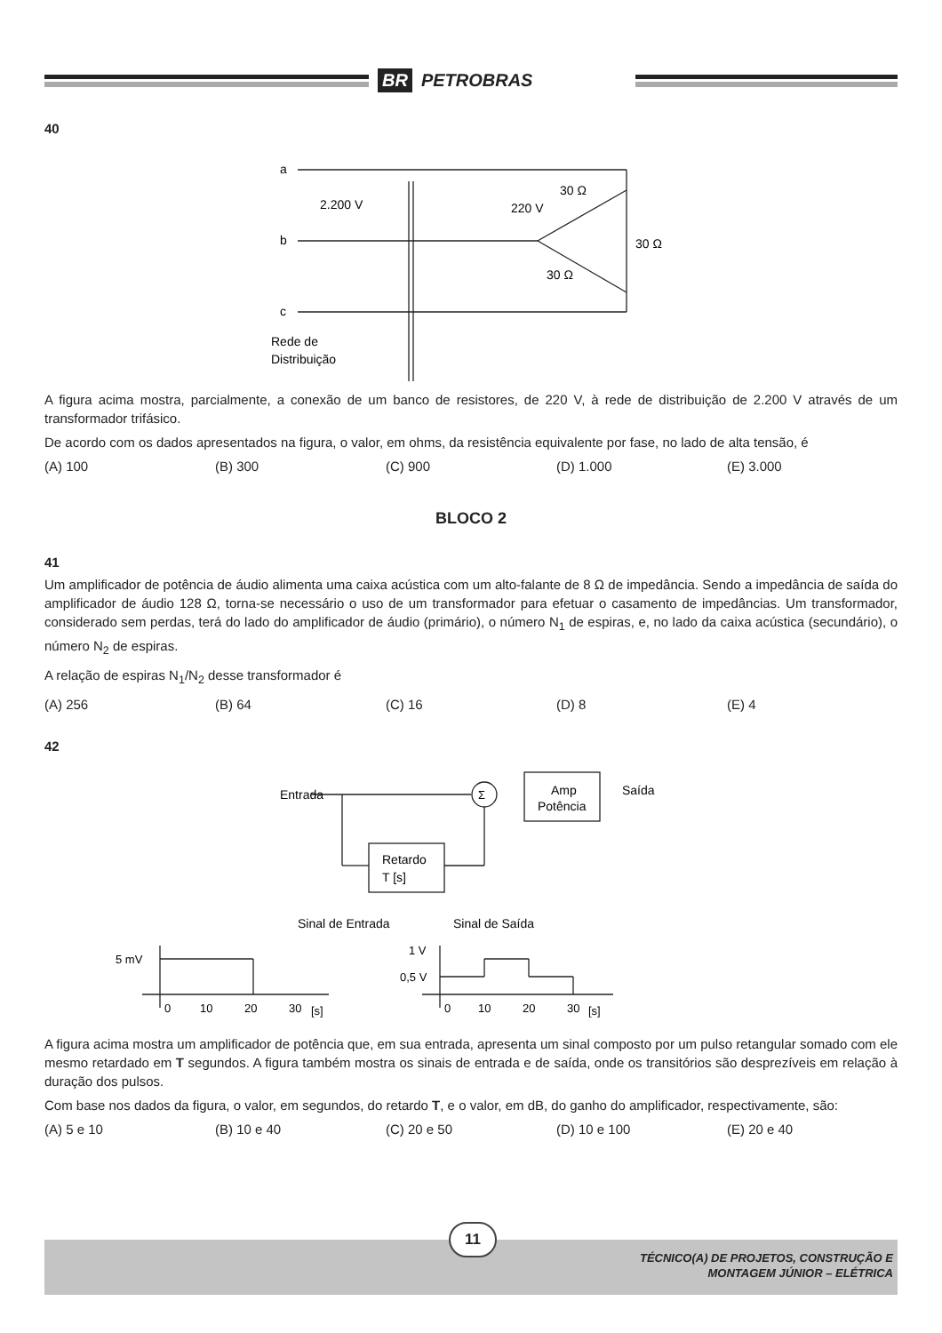BR PETROBRAS
40
a
b
c
2.200 V
220 V
30 Ω
30 Ω
30 Ω
Rede de
Distribuição
A figura acima mostra, parcialmente, a conexão de um banco de resistores, de 220 V, à rede de distribuição de 2.200 V através de um transformador trifásico.
De acordo com os dados apresentados na figura, o valor, em ohms, da resistência equivalente por fase, no lado de alta tensão, é
(A) 100 (B) 300 (C) 900 (D) 1.000 (E) 3.000
BLOCO 2
41
Um amplificador de potência de áudio alimenta uma caixa acústica com um alto-falante de 8 Ω de impedância. Sendo a impedância de saída do amplificador de áudio 128 Ω, torna-se necessário o uso de um transformador para efetuar o casamento de impedâncias. Um transformador, considerado sem perdas, terá do lado do amplificador de áudio (primário), o número N<sub>1</sub> de espiras, e, no lado da caixa acústica (secundário), o número N<sub>2</sub> de espiras.
A relação de espiras N<sub>1</sub>/N<sub>2</sub> desse transformador é
(A) 256 (B) 64 (C) 16 (D) 8 (E) 4
42
Entrada
Σ
Amp
Potência
Saída
Retardo
T [s]
Sinal de Entrada
Sinal de Saída
5 mV
1 V
0,5 V
0
10
20
30
[s]
0
10
20
30
[s]
A figura acima mostra um amplificador de potência que, em sua entrada, apresenta um sinal composto por um pulso retangular somado com ele mesmo retardado em T segundos. A figura também mostra os sinais de entrada e de saída, onde os transitórios são desprezíveis em relação à duração dos pulsos.
Com base nos dados da figura, o valor, em segundos, do retardo T, e o valor, em dB, do ganho do amplificador, respectivamente, são:
(A) 5 e 10 (B) 10 e 40 (C) 20 e 50 (D) 10 e 100 (E) 20 e 40
11
TÉCNICO(A) DE PROJETOS, CONSTRUÇÃO E
MONTAGEM JÚNIOR – ELÉTRICA